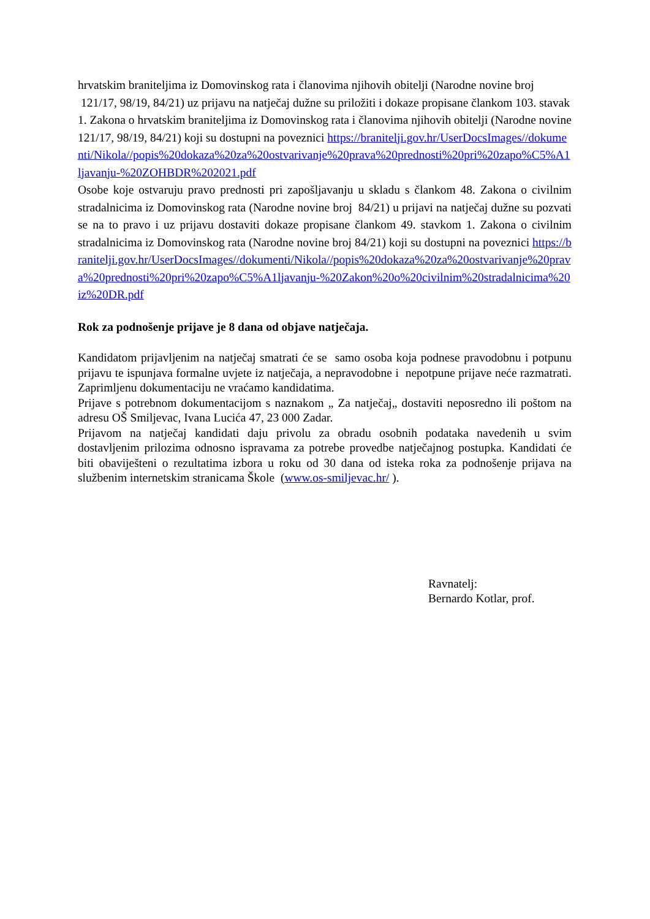hrvatskim braniteljima iz Domovinskog rata i članovima njihovih obitelji (Narodne novine broj 121/17, 98/19, 84/21) uz prijavu na natječaj dužne su priložiti i dokaze propisane člankom 103. stavak 1. Zakona o hrvatskim braniteljima iz Domovinskog rata i članovima njihovih obitelji (Narodne novine 121/17, 98/19, 84/21) koji su dostupni na poveznici https://branitelji.gov.hr/UserDocsImages//dokumenti/Nikola//popis%20dokaza%20za%20ostvarivanje%20prava%20prednosti%20pri%20zapo%C5%A1ljavanju-%20ZOHBDR%202021.pdf
Osobe koje ostvaruju pravo prednosti pri zapošljavanju u skladu s člankom 48. Zakona o civilnim stradalnicima iz Domovinskog rata (Narodne novine broj 84/21) u prijavi na natječaj dužne su pozvati se na to pravo i uz prijavu dostaviti dokaze propisane člankom 49. stavkom 1. Zakona o civilnim stradalnicima iz Domovinskog rata (Narodne novine broj 84/21) koji su dostupni na poveznici https://branitelji.gov.hr/UserDocsImages//dokumenti/Nikola//popis%20dokaza%20za%20ostvarivanje%20prava%20prednosti%20pri%20zapo%C5%A1ljavanju-%20Zakon%20o%20civilnim%20stradalnicima%20iz%20DR.pdf
Rok za podnošenje prijave je 8 dana od objave natječaja.
Kandidatom prijavljenim na natječaj smatrati će se samo osoba koja podnese pravodobnu i potpunu prijavu te ispunjava formalne uvjete iz natječaja, a nepravodobne i nepotpune prijave neće razmatrati. Zaprimljenu dokumentaciju ne vraćamo kandidatima.
Prijave s potrebnom dokumentacijom s naznakom „ Za natječaj„ dostaviti neposredno ili poštom na adresu OŠ Smiljevac, Ivana Lucića 47, 23 000 Zadar.
Prijavom na natječaj kandidati daju privolu za obradu osobnih podataka navedenih u svim dostavljenim prilozima odnosno ispravama za potrebe provedbe natječajnog postupka. Kandidati će biti obaviješteni o rezultatima izbora u roku od 30 dana od isteka roka za podnošenje prijava na službenim internetskim stranicama Škole (www.os-smiljevac.hr/ ).
Ravnatelj:
Bernardo Kotlar, prof.